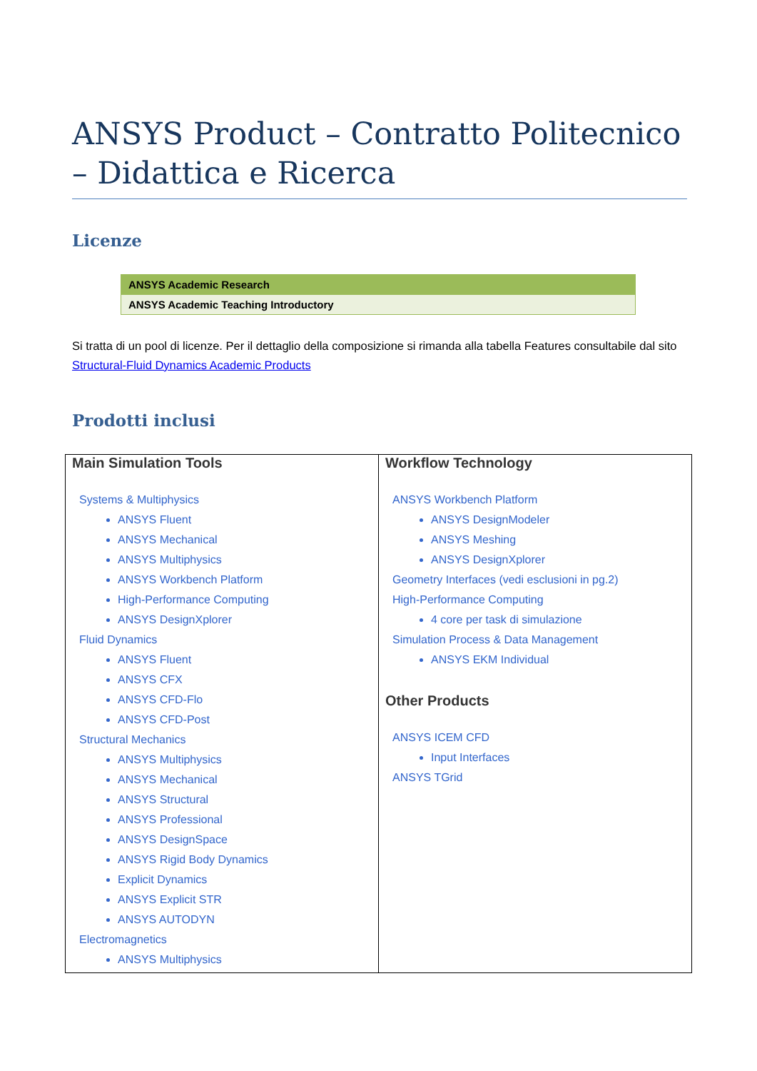ANSYS Product – Contratto Politecnico – Didattica e Ricerca
Licenze
| ANSYS Academic Research |
| ANSYS Academic Teaching Introductory |
Si tratta di un pool di licenze. Per il dettaglio della composizione si rimanda alla tabella Features consultabile dal sito Structural-Fluid Dynamics Academic Products
Prodotti inclusi
| Main Simulation Tools Systems & Multiphysics ANSYS Fluent ANSYS Mechanical ANSYS Multiphysics ANSYS Workbench Platform High-Performance Computing ANSYS DesignXplorer Fluid Dynamics ANSYS Fluent ANSYS CFX ANSYS CFD-Flo ANSYS CFD-Post Structural Mechanics ANSYS Multiphysics ANSYS Mechanical ANSYS Structural ANSYS Professional ANSYS DesignSpace ANSYS Rigid Body Dynamics Explicit Dynamics ANSYS Explicit STR ANSYS AUTODYN Electromagnetics ANSYS Multiphysics | Workflow Technology ANSYS Workbench Platform ANSYS DesignModeler ANSYS Meshing ANSYS DesignXplorer Geometry Interfaces (vedi esclusioni in pg.2) High-Performance Computing 4 core per task di simulazione Simulation Process & Data Management ANSYS EKM Individual Other Products ANSYS ICEM CFD Input Interfaces ANSYS TGrid |